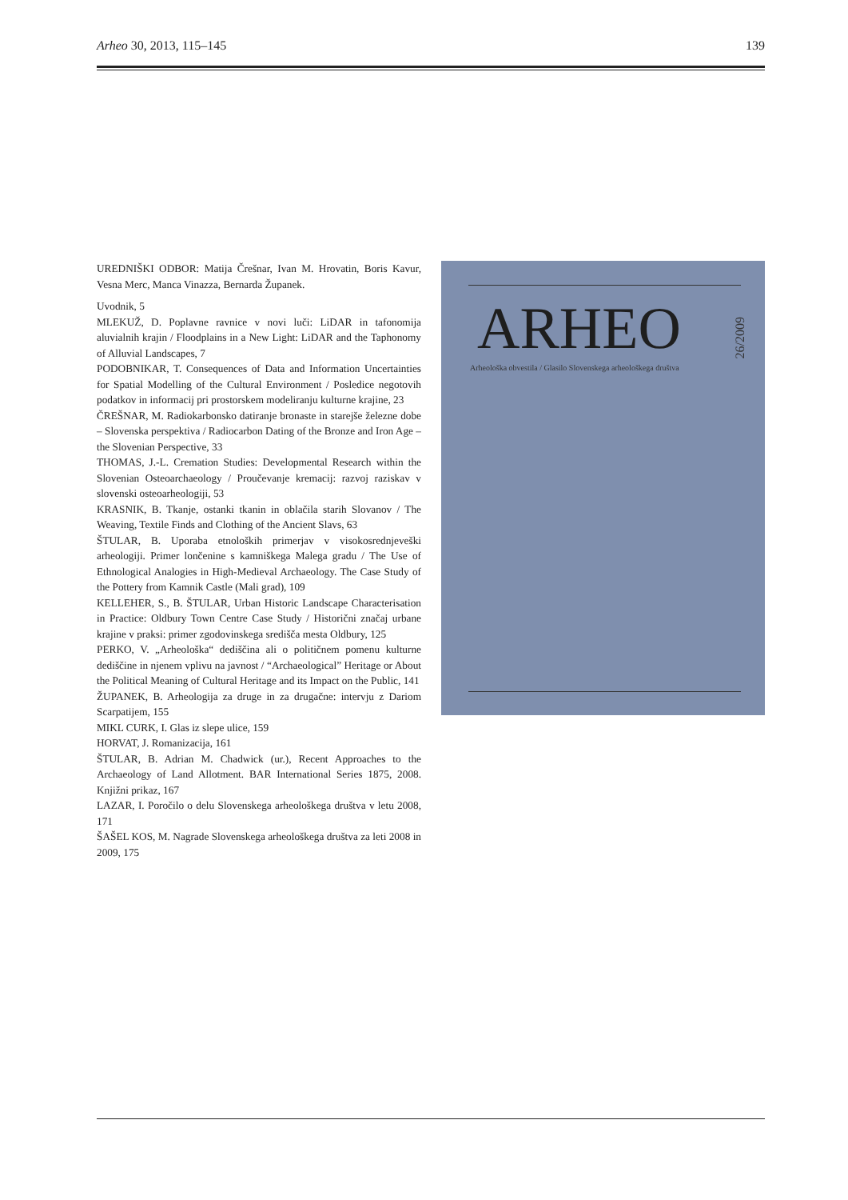Arheo 30, 2013, 115–145 139
UREDNIŠKI ODBOR: Matija Črešnar, Ivan M. Hrovatin, Boris Kavur, Vesna Merc, Manca Vinazza, Bernarda Županek.
Uvodnik, 5
MLEKUŽ, D. Poplavne ravnice v novi luči: LiDAR in tafonomija aluvialnih krajin / Floodplains in a New Light: LiDAR and the Taphonomy of Alluvial Landscapes, 7
PODOBNIKAR, T. Consequences of Data and Information Uncertainties for Spatial Modelling of the Cultural Environment / Posledice negotovih podatkov in informacij pri prostorskem modeliranju kulturne krajine, 23
ČREŠNAR, M. Radiokarbonsko datiranje bronaste in starejše železne dobe – Slovenska perspektiva / Radiocarbon Dating of the Bronze and Iron Age – the Slovenian Perspective, 33
THOMAS, J.-L. Cremation Studies: Developmental Research within the Slovenian Osteoarchaeology / Proučevanje kremacij: razvoj raziskav v slovenski osteoarheologiji, 53
KRASNIK, B. Tkanje, ostanki tkanin in oblačila starih Slovanov / The Weaving, Textile Finds and Clothing of the Ancient Slavs, 63
ŠTULAR, B. Uporaba etnoloških primerjav v visokosrednjeveški arheologiji. Primer lončenine s kamniškega Malega gradu / The Use of Ethnological Analogies in High-Medieval Archaeology. The Case Study of the Pottery from Kamnik Castle (Mali grad), 109
KELLEHER, S., B. ŠTULAR, Urban Historic Landscape Characterisation in Practice: Oldbury Town Centre Case Study / Historični značaj urbane krajine v praksi: primer zgodovinskega središča mesta Oldbury, 125
PERKO, V. „Arheološka“ dediščina ali o političnem pomenu kulturne dediščine in njenem vplivu na javnost / “Archaeological” Heritage or About the Political Meaning of Cultural Heritage and its Impact on the Public, 141
ŽUPANEK, B. Arheologija za druge in za drugačne: intervju z Dariom Scarpatijem, 155
MIKL CURK, I. Glas iz slepe ulice, 159
HORVAT, J. Romanizacija, 161
ŠTULAR, B. Adrian M. Chadwick (ur.), Recent Approaches to the Archaeology of Land Allotment. BAR International Series 1875, 2008. Knjižni prikaz, 167
LAZAR, I. Poročilo o delu Slovenskega arheološkega društva v letu 2008, 171
ŠAŠEL KOS, M. Nagrade Slovenskega arheološkega društva za leti 2008 in 2009, 175
ARHEO
26/2009
Arheološka obvestila / Glasilo Slovenskega arheološkega društva